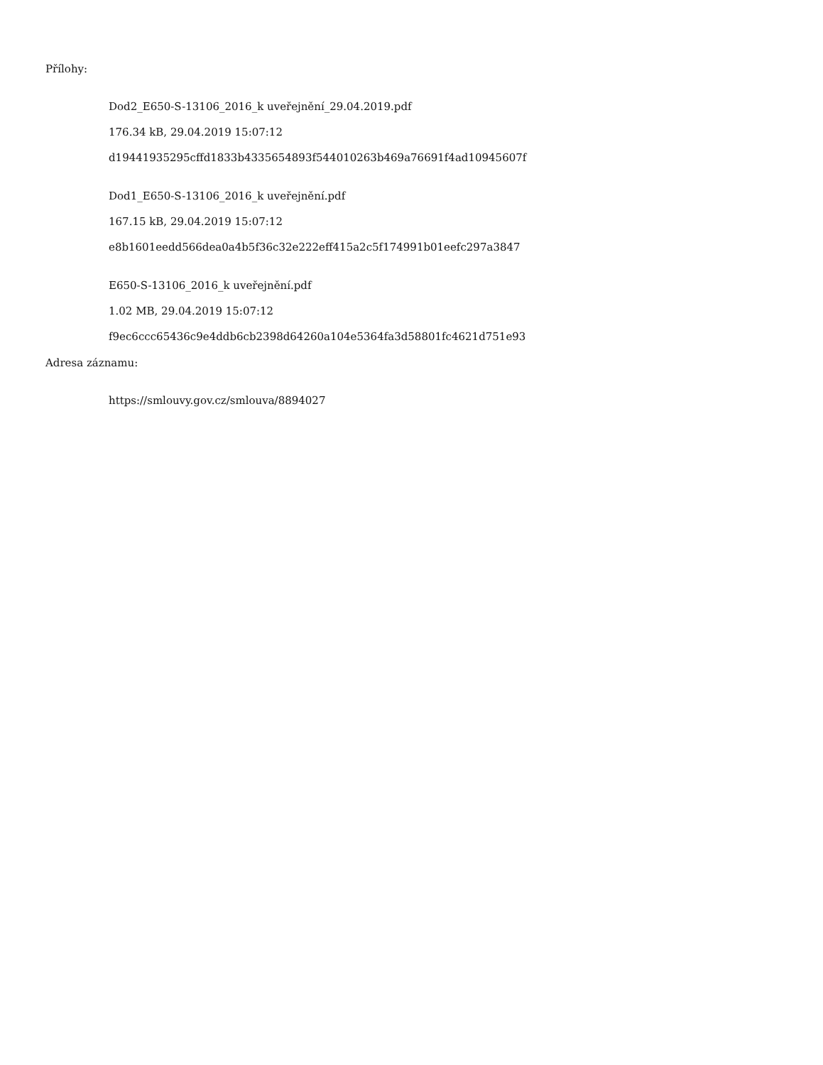Přílohy:
Dod2_E650-S-13106_2016_k uveřejnění_29.04.2019.pdf
176.34 kB, 29.04.2019 15:07:12
d19441935295cffd1833b4335654893f544010263b469a76691f4ad10945607f
Dod1_E650-S-13106_2016_k uveřejnění.pdf
167.15 kB, 29.04.2019 15:07:12
e8b1601eedd566dea0a4b5f36c32e222eff415a2c5f174991b01eefc297a3847
E650-S-13106_2016_k uveřejnění.pdf
1.02 MB, 29.04.2019 15:07:12
f9ec6ccc65436c9e4ddb6cb2398d64260a104e5364fa3d58801fc4621d751e93
Adresa záznamu:
https://smlouvy.gov.cz/smlouva/8894027